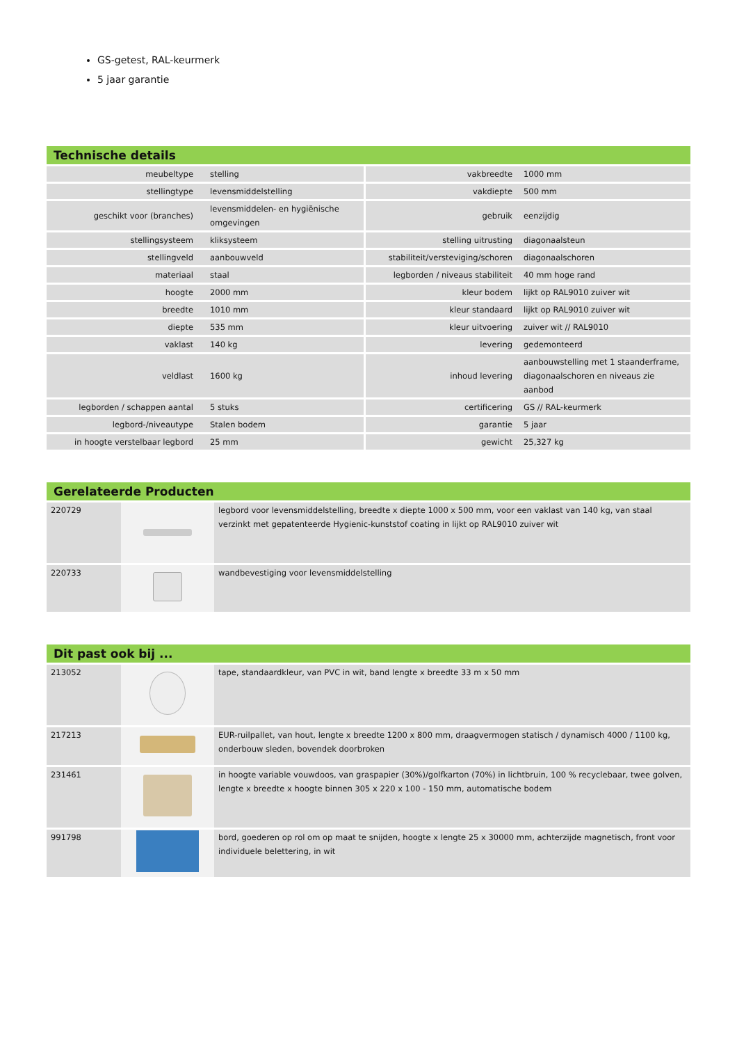GS-getest, RAL-keurmerk
5 jaar garantie
Technische details
| meubeltype | stelling | vakbreedte | 1000 mm |
| stellingtype | levensmiddelstelling | vakdiepte | 500 mm |
| geschikt voor (branches) | levensmiddelen- en hygiënische omgevingen | gebruik | eenzijdig |
| stellingsysteem | kliksysteem | stelling uitrusting | diagonaalsteun |
| stellingveld | aanbouwveld | stabiliteit/versteviging/schoren | diagonaalschoren |
| materiaal | staal | legborden / niveaus stabiliteit | 40 mm hoge rand |
| hoogte | 2000 mm | kleur bodem | lijkt op RAL9010 zuiver wit |
| breedte | 1010 mm | kleur standaard | lijkt op RAL9010 zuiver wit |
| diepte | 535 mm | kleur uitvoering | zuiver wit // RAL9010 |
| vaklast | 140 kg | levering | gedemonteerd |
| veldlast | 1600 kg | inhoud levering | aanbouwstelling met 1 staanderframe, diagonaalschoren en niveaus zie aanbod |
| legborden / schappen aantal | 5 stuks | certificering | GS // RAL-keurmerk |
| legbord-/niveautype | Stalen bodem | garantie | 5 jaar |
| in hoogte verstelbaar legbord | 25 mm | gewicht | 25,327 kg |
Gerelateerde Producten
| 220729 | | legbord voor levensmiddelstelling, breedte x diepte 1000 x 500 mm, voor een vaklast van 140 kg, van staal verzinkt met gepatenteerde Hygienic-kunststof coating in lijkt op RAL9010 zuiver wit |
| 220733 | | wandbevestiging voor levensmiddelstelling |
Dit past ook bij ...
| 213052 | | tape, standaardkleur, van PVC in wit, band lengte x breedte 33 m x 50 mm |
| 217213 | | EUR-ruilpallet, van hout, lengte x breedte 1200 x 800 mm, draagvermogen statisch / dynamisch 4000 / 1100 kg, onderbouw sleden, bovendek doorbroken |
| 231461 | | in hoogte variable vouwdoos, van graspapier (30%)/golfkarton (70%) in lichtbruin, 100 % recyclebaar, twee golven, lengte x breedte x hoogte binnen 305 x 220 x 100 - 150 mm, automatische bodem |
| 991798 | | bord, goederen op rol om op maat te snijden, hoogte x lengte 25 x 30000 mm, achterzijde magnetisch, front voor individuele belettering, in wit |